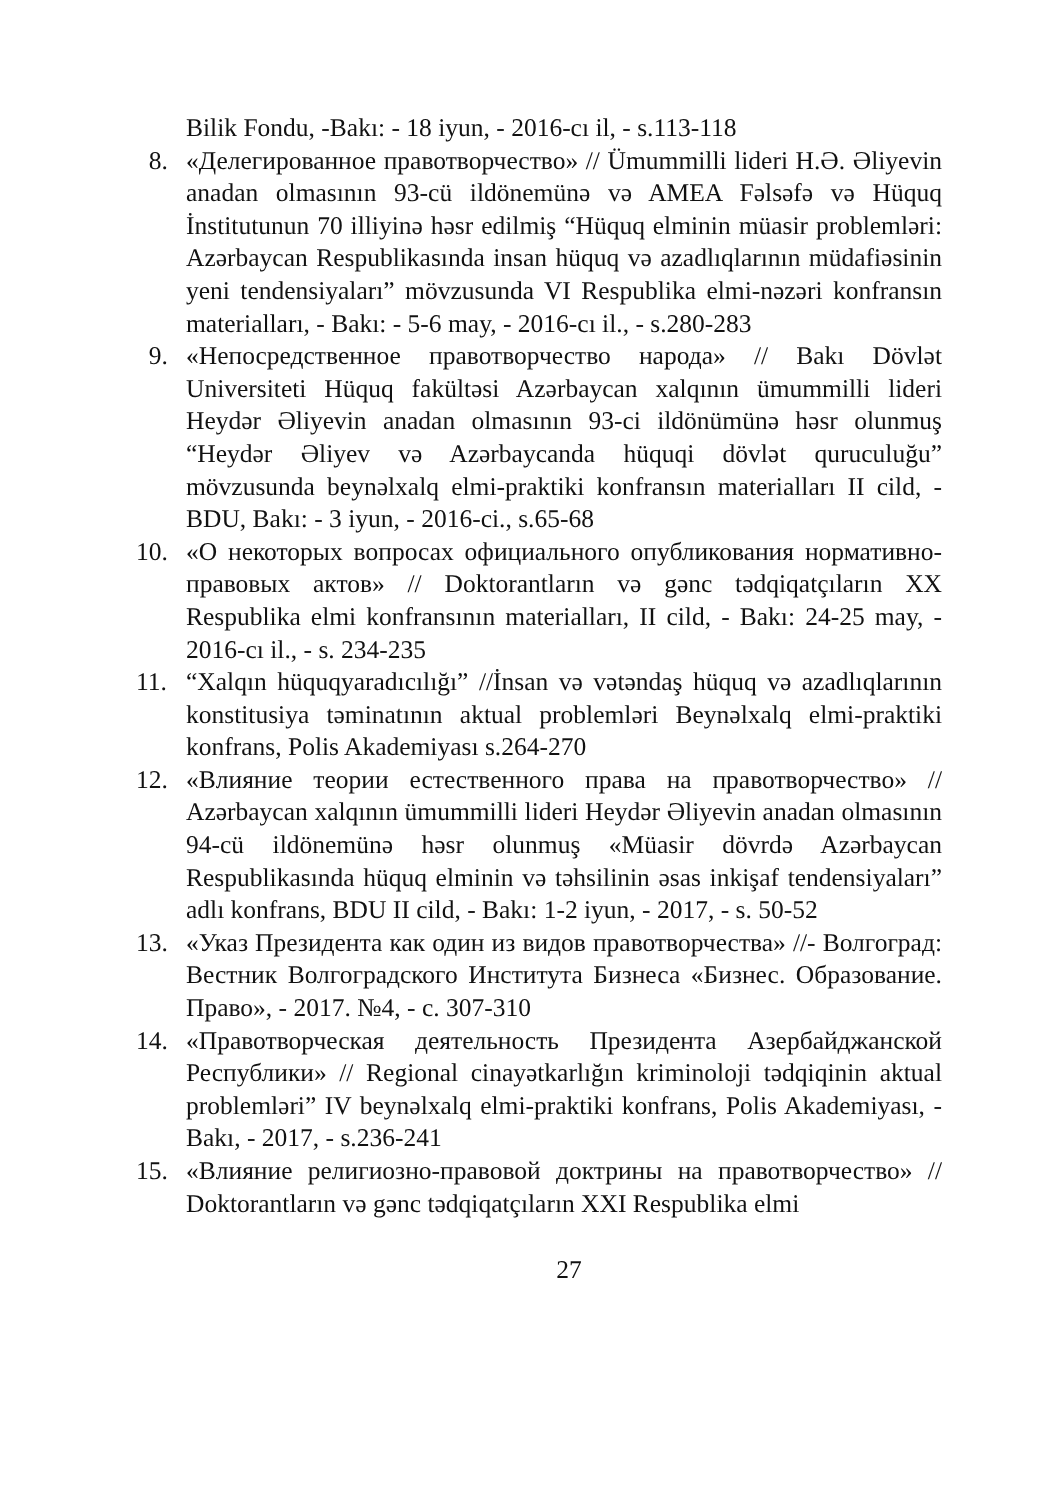Bilik Fondu, -Bakı: - 18 iyun, - 2016-cı il, - s.113-118
8. «Делегированное правотворчество» // Ümummilli lideri H.Ə. Əliyevin anadan olmasının 93-cü ildönemünə və AMEA Fəlsəfə və Hüquq İnstitutunun 70 illiyinə həsr edilmiş “Hüquq elminin müasir problemləri: Azərbaycan Respublikasında insan hüquq və azadlıqlarının müdafiəsinin yeni tendensiyaları” mövzusunda VI Respublika elmi-nəzəri konfransın materialları, - Bakı: - 5-6 may, - 2016-cı il., - s.280-283
9. «Непосредственное правотворчество народа» // Bakı Dövlət Universiteti Hüquq fakültəsi Azərbaycan xalqının ümummilli lideri Heydər Əliyevin anadan olmasının 93-ci ildönümünə həsr olunmuş “Heydər Əliyev və Azərbaycanda hüquqi dövlət quruculuğu” mövzusunda beynəlxalq elmi-praktiki konfransın materialları II cild, - BDU, Bakı: - 3 iyun, - 2016-ci., s.65-68
10. «О некоторых вопросах официального опубликования нормативно-правовых актов» // Doktorantların və gənc tədqiqatçıların XX Respublika elmi konfransının materialları, II cild, - Bakı: 24-25 may, - 2016-cı il., - s. 234-235
11. “Xalqın hüquqyaradıcılığı” //İnsan və vətəndaş hüquq və azadlıqlarının konstitusiya təminatının aktual problemləri Beynəlxalq elmi-praktiki konfrans, Polis Akademiyası s.264-270
12. «Влияние теории естественного права на правотворчество» // Azərbaycan xalqının ümummilli lideri Heydər Əliyevin anadan olmasının 94-cü ildönemünə həsr olunmuş «Müasir dövrdə Azərbaycan Respublikasında hüquq elminin və təhsilinin əsas inkişaf tendensiyaları” adlı konfrans, BDU II cild, - Bakı: 1-2 iyun, - 2017, - s. 50-52
13. «Указ Президента как один из видов правотворчества» //- Волгоград: Вестник Волгоградского Института Бизнеса «Бизнес. Образование. Право», - 2017. №4, - с. 307-310
14. «Правотворческая деятельность Президента Азербайджанской Республики» // Regional cinayətkarlığın kriminoloji tədqiqinin aktual problemləri” IV beynəlxalq elmi-praktiki konfrans, Polis Akademiyası, - Bakı, - 2017, - s.236-241
15. «Влияние религиозно-правовой доктрины на правотворчество» // Doktorantların və gənc tədqiqatçıların XXI Respublika elmi
27